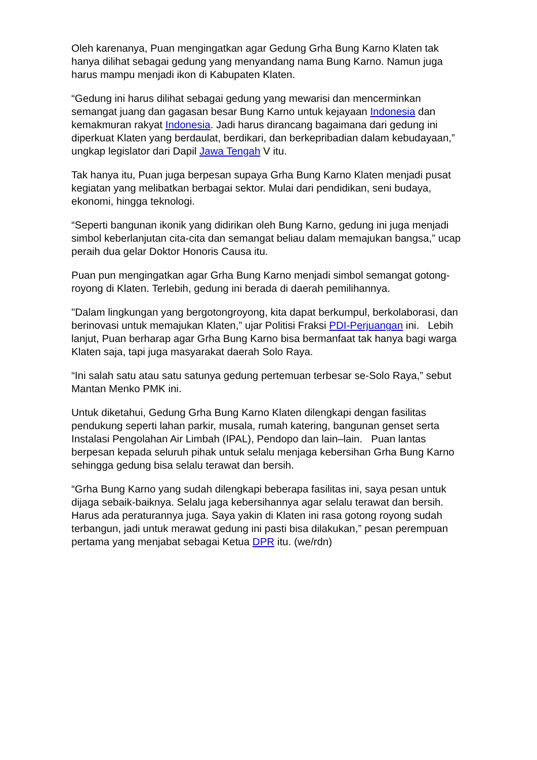Oleh karenanya, Puan mengingatkan agar Gedung Grha Bung Karno Klaten tak hanya dilihat sebagai gedung yang menyandang nama Bung Karno. Namun juga harus mampu menjadi ikon di Kabupaten Klaten.
“Gedung ini harus dilihat sebagai gedung yang mewarisi dan mencerminkan semangat juang dan gagasan besar Bung Karno untuk kejayaan Indonesia dan kemakmuran rakyat Indonesia. Jadi harus dirancang bagaimana dari gedung ini diperkuat Klaten yang berdaulat, berdikari, dan berkepribadian dalam kebudayaan,” ungkap legislator dari Dapil Jawa Tengah V itu.
Tak hanya itu, Puan juga berpesan supaya Grha Bung Karno Klaten menjadi pusat kegiatan yang melibatkan berbagai sektor. Mulai dari pendidikan, seni budaya, ekonomi, hingga teknologi.
“Seperti bangunan ikonik yang didirikan oleh Bung Karno, gedung ini juga menjadi simbol keberlanjutan cita-cita dan semangat beliau dalam memajukan bangsa,” ucap peraih dua gelar Doktor Honoris Causa itu.
Puan pun mengingatkan agar Grha Bung Karno menjadi simbol semangat gotong-royong di Klaten. Terlebih, gedung ini berada di daerah pemilihannya.
"Dalam lingkungan yang bergotongroyong, kita dapat berkumpul, berkolaborasi, dan berinovasi untuk memajukan Klaten,” ujar Politisi Fraksi PDI-Perjuangan ini. Lebih lanjut, Puan berharap agar Grha Bung Karno bisa bermanfaat tak hanya bagi warga Klaten saja, tapi juga masyarakat daerah Solo Raya.
“Ini salah satu atau satu satunya gedung pertemuan terbesar se-Solo Raya,” sebut Mantan Menko PMK ini.
Untuk diketahui, Gedung Grha Bung Karno Klaten dilengkapi dengan fasilitas pendukung seperti lahan parkir, musala, rumah katering, bangunan genset serta Instalasi Pengolahan Air Limbah (IPAL), Pendopo dan lain–lain. Puan lantas berpesan kepada seluruh pihak untuk selalu menjaga kebersihan Grha Bung Karno sehingga gedung bisa selalu terawat dan bersih.
“Grha Bung Karno yang sudah dilengkapi beberapa fasilitas ini, saya pesan untuk dijaga sebaik-baiknya. Selalu jaga kebersihannya agar selalu terawat dan bersih. Harus ada peraturannya juga. Saya yakin di Klaten ini rasa gotong royong sudah terbangun, jadi untuk merawat gedung ini pasti bisa dilakukan,” pesan perempuan pertama yang menjabat sebagai Ketua DPR itu. (we/rdn)